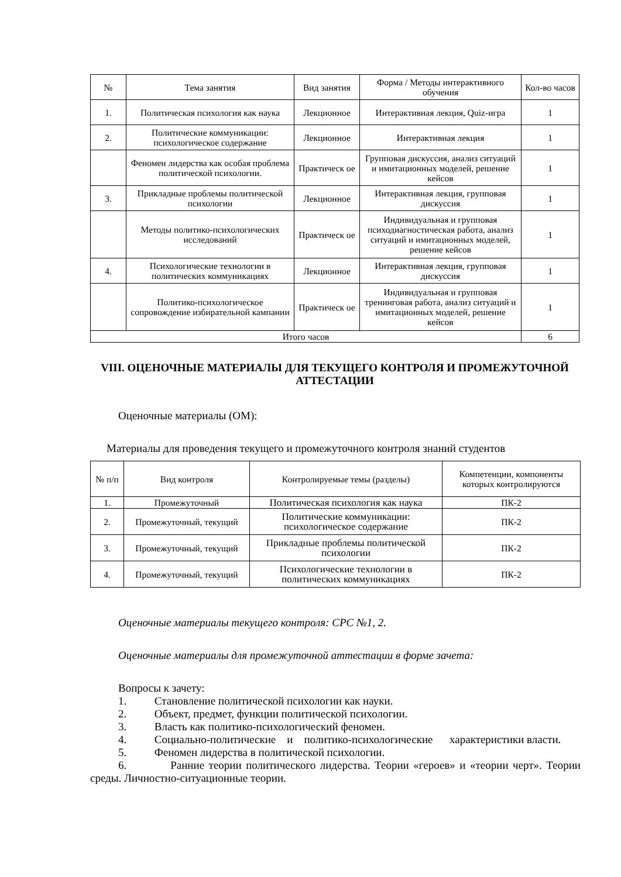| № | Тема занятия | Вид занятия | Форма / Методы интерактивного обучения | Кол-во часов |
| --- | --- | --- | --- | --- |
| 1. | Политическая психология как наука | Лекционное | Интерактивная лекция, Quiz-игра | 1 |
| 2. | Политические коммуникации: психологическое содержание | Лекционное | Интерактивная лекция | 1 |
| | Феномен лидерства как особая проблема политической психологии. | Практическ ое | Групповая дискуссия, анализ ситуаций и имитационных моделей, решение кейсов | 1 |
| 3. | Прикладные проблемы политической психологии | Лекционное | Интерактивная лекция, групповая дискуссия | 1 |
| | Методы политико-психологических исследований | Практическ ое | Индивидуальная и групповая психодиагностическая работа, анализ ситуаций и имитационных моделей, решение кейсов | 1 |
| 4. | Психологические технологии в политических коммуникациях | Лекционное | Интерактивная лекция, групповая дискуссия | 1 |
| | Политико-психологическое сопровождение избирательной кампании | Практическ ое | Индивидуальная и групповая тренинговая работа, анализ ситуаций и имитационных моделей, решение кейсов | 1 |
| Итого часов | | | | 6 |
VIII. ОЦЕНОЧНЫЕ МАТЕРИАЛЫ ДЛЯ ТЕКУЩЕГО КОНТРОЛЯ И ПРОМЕЖУТОЧНОЙ АТТЕСТАЦИИ
Оценочные материалы (ОМ):
Материалы для проведения текущего и промежуточного контроля знаний студентов
| № п/п | Вид контроля | Контролируемые темы (разделы) | Компетенции, компоненты которых контролируются |
| --- | --- | --- | --- |
| 1. | Промежуточный | Политическая психология как наука | ПК-2 |
| 2. | Промежуточный, текущий | Политические коммуникации: психологическое содержание | ПК-2 |
| 3. | Промежуточный, текущий | Прикладные проблемы политической психологии | ПК-2 |
| 4. | Промежуточный, текущий | Психологические технологии в политических коммуникациях | ПК-2 |
Оценочные материалы текущего контроля: СРС №1, 2.
Оценочные материалы для промежуточной аттестации в форме зачета:
Вопросы к зачету:
1. Становление политической психологии как науки.
2. Объект, предмет, функции политической психологии.
3. Власть как политико-психологический феномен.
4. Социально-политические и политико-психологические характеристики власти.
5. Феномен лидерства в политической психологии.
6. Ранние теории политического лидерства. Теории «героев» и «теории черт». Теории среды. Личностно-ситуационные теории.